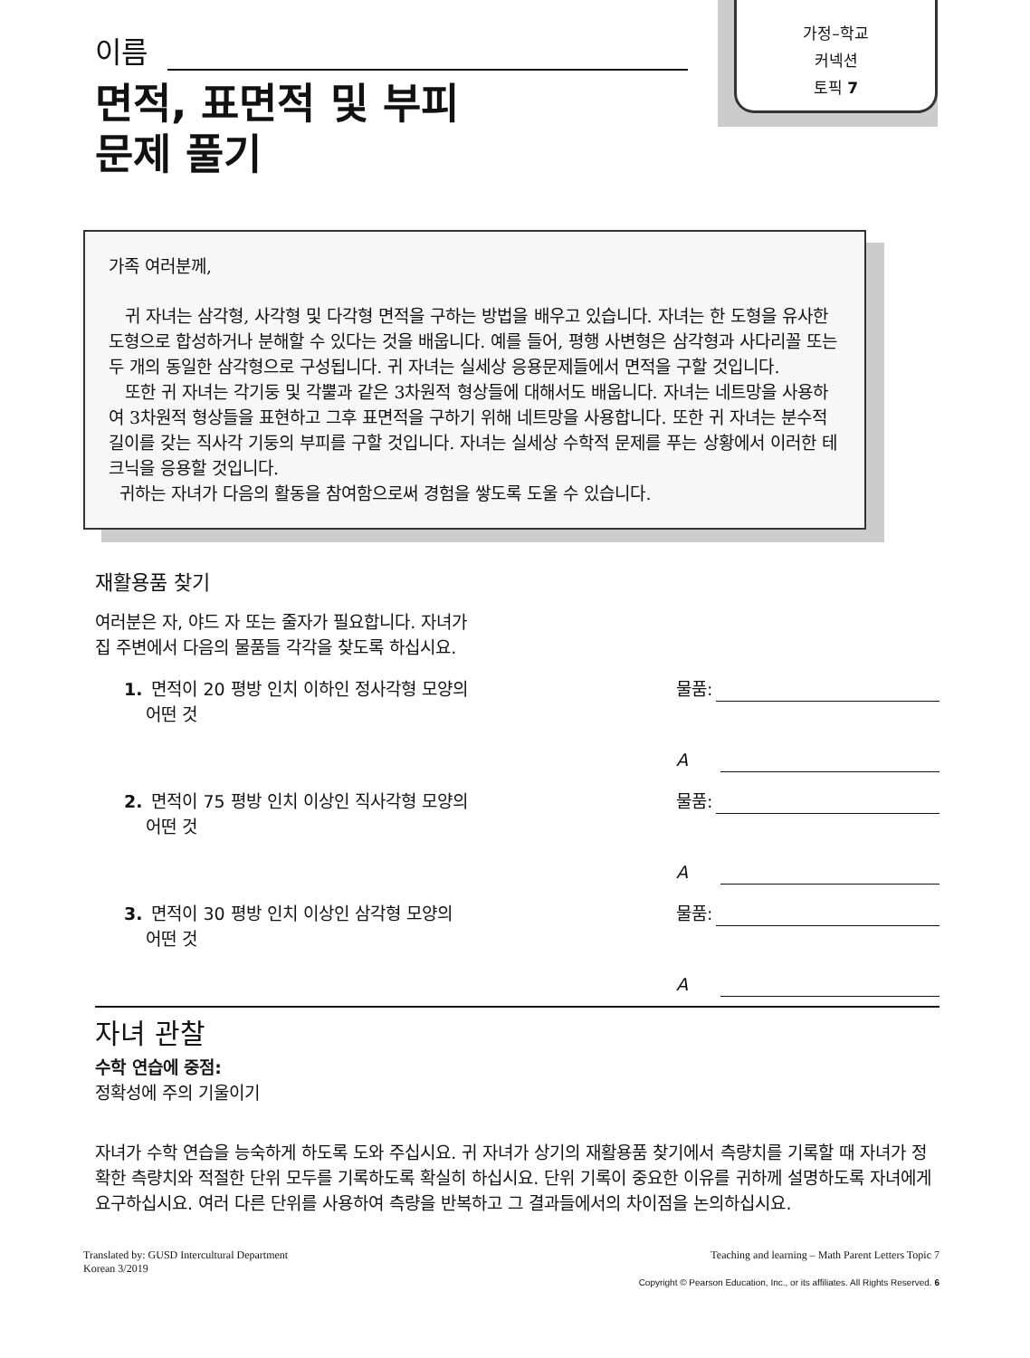가정–학교
커넥션
토픽 7
이름
면적, 표면적 및 부피
문제 풀기
가족 여러분께,
귀 자녀는 삼각형, 사각형 및 다각형 면적을 구하는 방법을 배우고 있습니다. 자녀는 한 도형을 유사한 도형으로 합성하거나 분해할 수 있다는 것을 배웁니다. 예를 들어, 평행 사변형은 삼각형과 사다리꼴 또는 두 개의 동일한 삼각형으로 구성됩니다. 귀 자녀는 실세상 응용문제들에서 면적을 구할 것입니다.
또한 귀 자녀는 각기둥 및 각뿔과 같은 3차원적 형상들에 대해서도 배웁니다. 자녀는 네트망을 사용하여 3차원적 형상들을 표현하고 그후 표면적을 구하기 위해 네트망을 사용합니다. 또한 귀 자녀는 분수적 길이를 갖는 직사각 기둥의 부피를 구할 것입니다. 자녀는 실세상 수학적 문제를 푸는 상황에서 이러한 테크닉을 응용할 것입니다.
귀하는 자녀가 다음의 활동을 참여함으로써 경험을 쌓도록 도울 수 있습니다.
재활용품 찾기
여러분은 자, 야드 자 또는 줄자가 필요합니다. 자녀가
집 주변에서 다음의 물품들 각각을 찾도록 하십시요.
1. 면적이 20 평방 인치 이하인 정사각형 모양의
어떤 것
물품:
A
2. 면적이 75 평방 인치 이상인 직사각형 모양의
어떤 것
물품:
A
3. 면적이 30 평방 인치 이상인 삼각형 모양의
어떤 것
물품:
A
자녀 관찰
수학 연습에 중점:
정확성에 주의 기울이기
자녀가 수학 연습을 능숙하게 하도록 도와 주십시요. 귀 자녀가 상기의 재활용품 찾기에서 측량치를 기록할 때 자녀가 정확한 측량치와 적절한 단위 모두를 기록하도록 확실히 하십시요. 단위 기록이 중요한 이유를 귀하께 설명하도록 자녀에게 요구하십시요. 여러 다른 단위를 사용하여 측량을 반복하고 그 결과들에서의 차이점을 논의하십시요.
Translated by: GUSD Intercultural Department
Korean 3/2019
Teaching and learning – Math Parent Letters Topic 7
Copyright © Pearson Education, Inc., or its affiliates. All Rights Reserved. 6